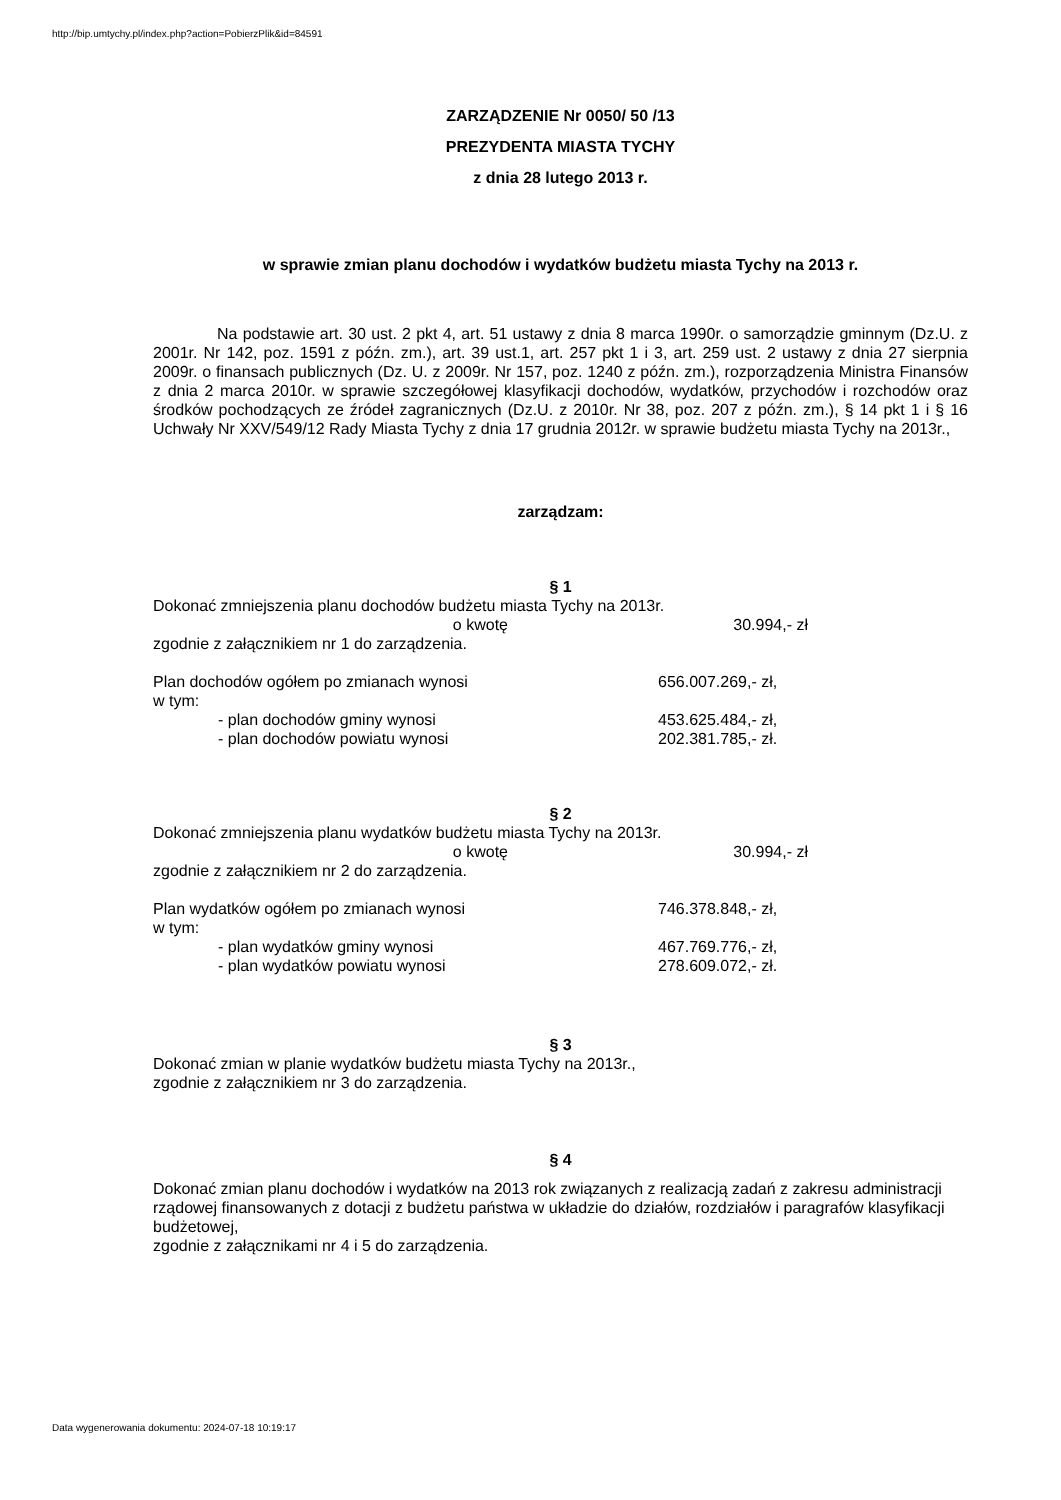http://bip.umtychy.pl/index.php?action=PobierzPlik&id=84591
ZARZĄDZENIE Nr 0050/ 50 /13
PREZYDENTA MIASTA TYCHY
z dnia 28 lutego 2013 r.
w sprawie zmian planu dochodów i wydatków budżetu miasta Tychy na 2013 r.
Na podstawie art. 30 ust. 2 pkt 4, art. 51 ustawy z dnia 8 marca 1990r. o samorządzie gminnym (Dz.U. z 2001r. Nr 142, poz. 1591 z późn. zm.), art. 39 ust.1, art. 257 pkt 1 i 3, art. 259 ust. 2 ustawy z dnia 27 sierpnia 2009r. o finansach publicznych (Dz. U. z 2009r. Nr 157, poz. 1240 z późn. zm.), rozporządzenia Ministra Finansów z dnia 2 marca 2010r. w sprawie szczegółowej klasyfikacji dochodów, wydatków, przychodów i rozchodów oraz środków pochodzących ze źródeł zagranicznych (Dz.U. z 2010r. Nr 38, poz. 207 z późn. zm.), § 14 pkt 1 i § 16 Uchwały Nr XXV/549/12 Rady Miasta Tychy z dnia 17 grudnia 2012r. w sprawie budżetu miasta Tychy na 2013r.,
zarządzam:
§ 1
Dokonać zmniejszenia planu dochodów budżetu miasta Tychy na 2013r.
o kwotę 30.994,- zł
zgodnie z załącznikiem nr 1 do zarządzenia.
Plan dochodów ogółem po zmianach wynosi 656.007.269,- zł,
w tym:
- plan dochodów gminy wynosi 453.625.484,- zł,
- plan dochodów powiatu wynosi 202.381.785,- zł.
§ 2
Dokonać zmniejszenia planu wydatków budżetu miasta Tychy na 2013r.
o kwotę 30.994,- zł
zgodnie z załącznikiem nr 2 do zarządzenia.
Plan wydatków ogółem po zmianach wynosi 746.378.848,- zł,
w tym:
- plan wydatków gminy wynosi 467.769.776,- zł,
- plan wydatków powiatu wynosi 278.609.072,- zł.
§ 3
Dokonać zmian w planie wydatków budżetu miasta Tychy na 2013r.,
zgodnie z załącznikiem nr 3 do zarządzenia.
§ 4
Dokonać zmian planu dochodów i wydatków na 2013 rok związanych z realizacją zadań z zakresu administracji rządowej finansowanych z dotacji z budżetu państwa w układzie do działów, rozdziałów i paragrafów klasyfikacji budżetowej,
zgodnie z załącznikami nr 4 i 5 do zarządzenia.
Data wygenerowania dokumentu: 2024-07-18 10:19:17